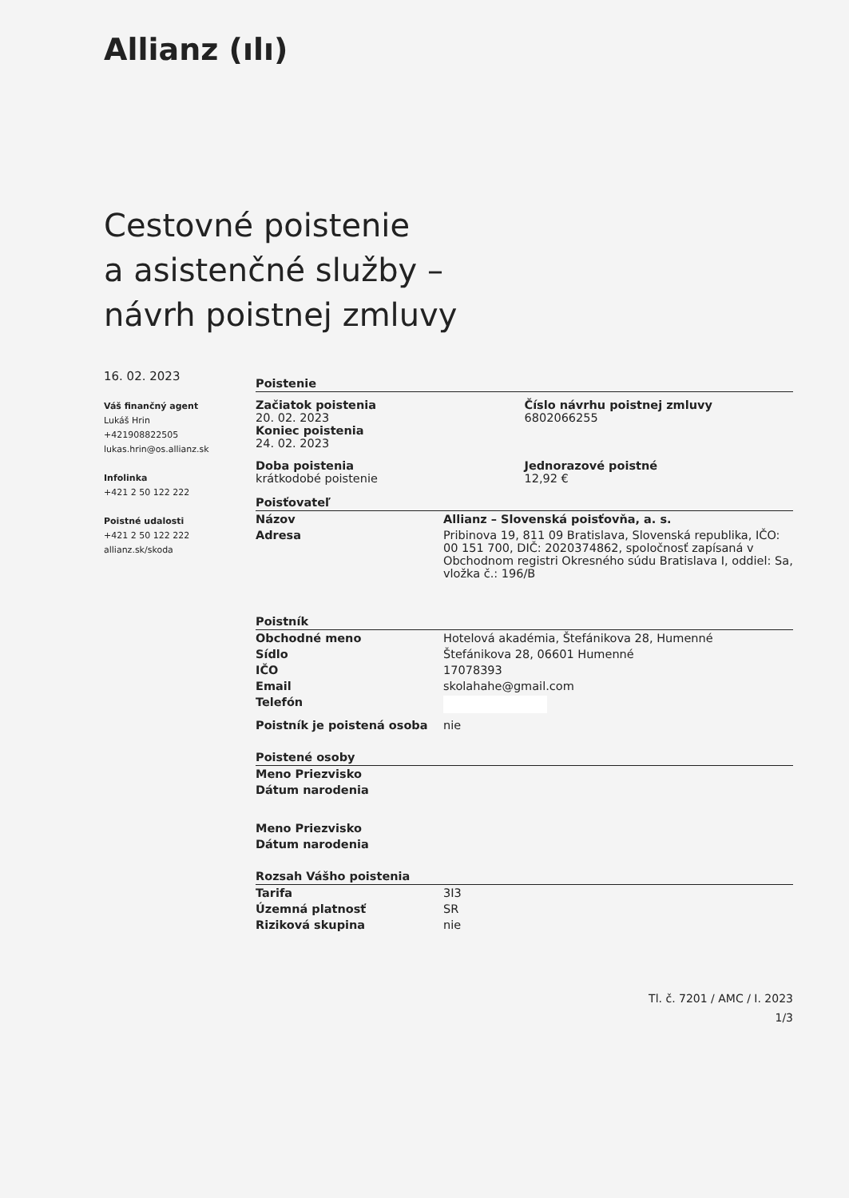Allianz (ılı)
Cestovné poistenie
a asistenčné služby –
návrh poistnej zmluvy
16. 02. 2023
Váš finančný agent
Lukáš Hrin
+421908822505
lukas.hrin@os.allianz.sk
Infolinka
+421 2 50 122 222
Poistné udalosti
+421 2 50 122 222
allianz.sk/skoda
Poistenie
Začiatok poistenia
20. 02. 2023
Koniec poistenia
24. 02. 2023
Číslo návrhu poistnej zmluvy
6802066255
Doba poistenia
krátkodobé poistenie
Jednorazové poistné
12,92 €
Poisťovateľ
| Názov | Allianz – Slovenská poisťovňa, a. s. |
| Adresa | Pribinova 19, 811 09 Bratislava, Slovenská republika, IČO: 00 151 700, DIČ: 2020374862, spoločnosť zapísaná v Obchodnom registri Okresného súdu Bratislava I, oddiel: Sa, vložka č.: 196/B |
Poistník
| Obchodné meno | Hotelová akadémia, Štefánikova 28, Humenné |
| Sídlo | Štefánikova 28, 06601 Humenné |
| IČO | 17078393 |
| Email | skolahahe@gmail.com |
| Telefón | |
| Poistník je poistená osoba | nie |
Poistené osoby
| Meno Priezvisko | |
| Dátum narodenia | |
| Meno Priezvisko | |
| Dátum narodenia | |
Rozsah Vášho poistenia
| Tarifa | 3I3 |
| Územná platnosť | SR |
| Riziková skupina | nie |
Tl. č. 7201 / AMC / I. 2023
1/3